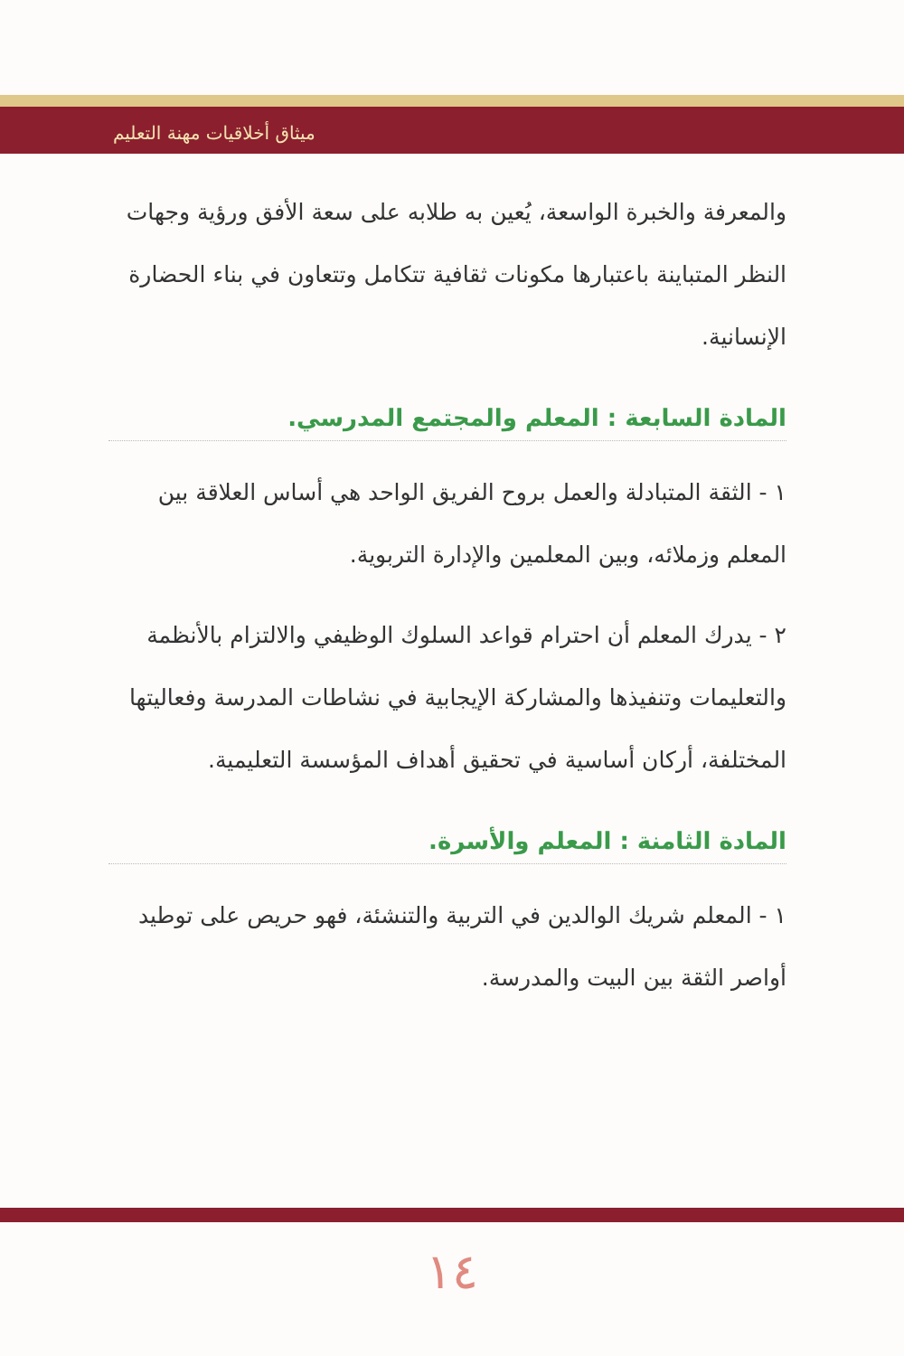ميثاق أخلاقيات مهنة التعليم
والمعرفة والخبرة الواسعة، يُعين به طلابه على سعة الأفق ورؤية وجهات النظر المتباينة باعتبارها مكونات ثقافية تتكامل وتتعاون في بناء الحضارة الإنسانية.
المادة السابعة : المعلم والمجتمع المدرسي.
١ - الثقة المتبادلة والعمل بروح الفريق الواحد هي أساس العلاقة بين المعلم وزملائه، وبين المعلمين والإدارة التربوية.
٢ - يدرك المعلم أن احترام قواعد السلوك الوظيفي والالتزام بالأنظمة والتعليمات وتنفيذها والمشاركة الإيجابية في نشاطات المدرسة وفعاليتها المختلفة، أركان أساسية في تحقيق أهداف المؤسسة التعليمية.
المادة الثامنة : المعلم والأسرة.
١ - المعلم شريك الوالدين في التربية والتنشئة، فهو حريص على توطيد أواصر الثقة بين البيت والمدرسة.
١٤